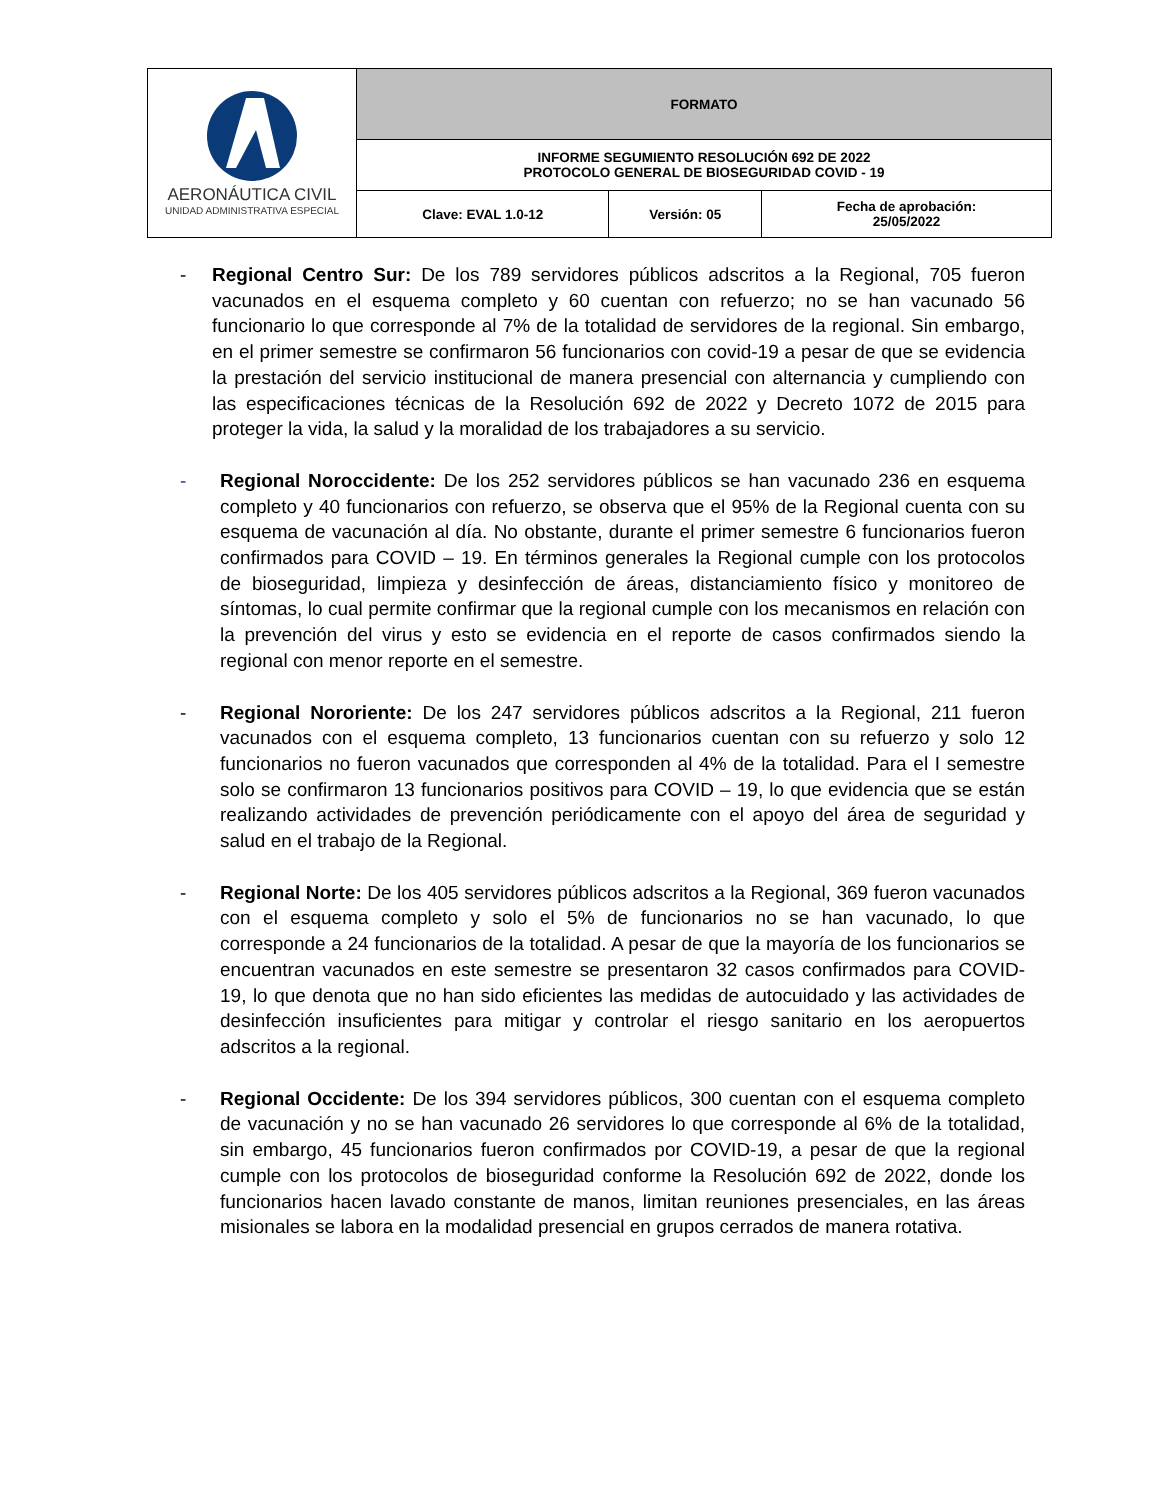| AERONÁUTICA CIVIL UNIDAD ADMINISTRATIVA ESPECIAL | FORMATO | | |
| | INFORME SEGUMIENTO RESOLUCIÓN 692 DE 2022 PROTOCOLO GENERAL DE BIOSEGURIDAD COVID - 19 | | |
| | Clave: EVAL 1.0-12 | Versión: 05 | Fecha de aprobación: 25/05/2022 |
- Regional Centro Sur: De los 789 servidores públicos adscritos a la Regional, 705 fueron vacunados en el esquema completo y 60 cuentan con refuerzo; no se han vacunado 56 funcionario lo que corresponde al 7% de la totalidad de servidores de la regional. Sin embargo, en el primer semestre se confirmaron 56 funcionarios con covid-19 a pesar de que se evidencia la prestación del servicio institucional de manera presencial con alternancia y cumpliendo con las especificaciones técnicas de la Resolución 692 de 2022 y Decreto 1072 de 2015 para proteger la vida, la salud y la moralidad de los trabajadores a su servicio.
- Regional Noroccidente: De los 252 servidores públicos se han vacunado 236 en esquema completo y 40 funcionarios con refuerzo, se observa que el 95% de la Regional cuenta con su esquema de vacunación al día. No obstante, durante el primer semestre 6 funcionarios fueron confirmados para COVID – 19. En términos generales la Regional cumple con los protocolos de bioseguridad, limpieza y desinfección de áreas, distanciamiento físico y monitoreo de síntomas, lo cual permite confirmar que la regional cumple con los mecanismos en relación con la prevención del virus y esto se evidencia en el reporte de casos confirmados siendo la regional con menor reporte en el semestre.
- Regional Nororiente: De los 247 servidores públicos adscritos a la Regional, 211 fueron vacunados con el esquema completo, 13 funcionarios cuentan con su refuerzo y solo 12 funcionarios no fueron vacunados que corresponden al 4% de la totalidad. Para el I semestre solo se confirmaron 13 funcionarios positivos para COVID – 19, lo que evidencia que se están realizando actividades de prevención periódicamente con el apoyo del área de seguridad y salud en el trabajo de la Regional.
- Regional Norte: De los 405 servidores públicos adscritos a la Regional, 369 fueron vacunados con el esquema completo y solo el 5% de funcionarios no se han vacunado, lo que corresponde a 24 funcionarios de la totalidad. A pesar de que la mayoría de los funcionarios se encuentran vacunados en este semestre se presentaron 32 casos confirmados para COVID-19, lo que denota que no han sido eficientes las medidas de autocuidado y las actividades de desinfección insuficientes para mitigar y controlar el riesgo sanitario en los aeropuertos adscritos a la regional.
- Regional Occidente: De los 394 servidores públicos, 300 cuentan con el esquema completo de vacunación y no se han vacunado 26 servidores lo que corresponde al 6% de la totalidad, sin embargo, 45 funcionarios fueron confirmados por COVID-19, a pesar de que la regional cumple con los protocolos de bioseguridad conforme la Resolución 692 de 2022, donde los funcionarios hacen lavado constante de manos, limitan reuniones presenciales, en las áreas misionales se labora en la modalidad presencial en grupos cerrados de manera rotativa.